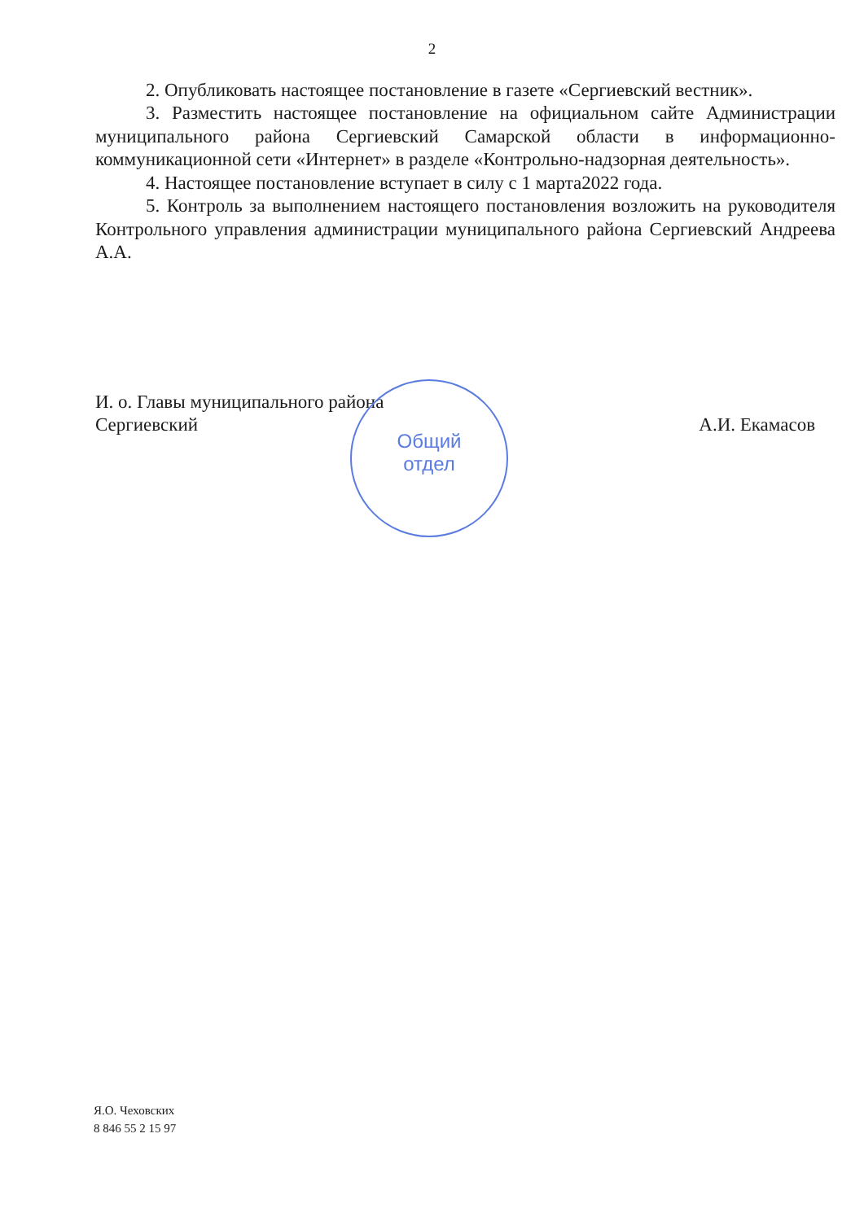2
2. Опубликовать настоящее постановление в газете «Сергиевский вестник».
3. Разместить настоящее постановление на официальном сайте Администрации муниципального района Сергиевский Самарской области в информационно-коммуникационной сети «Интернет» в разделе «Контрольно-надзорная деятельность».
4. Настоящее постановление вступает в силу с 1 марта2022 года.
5. Контроль за выполнением настоящего постановления возложить на руководителя Контрольного управления администрации муниципального района Сергиевский Андреева А.А.
И. о. Главы муниципального района
Сергиевский А.И. Екамасов
Общий
отдел
Я.О. Чеховских
8 846 55 2 15 97